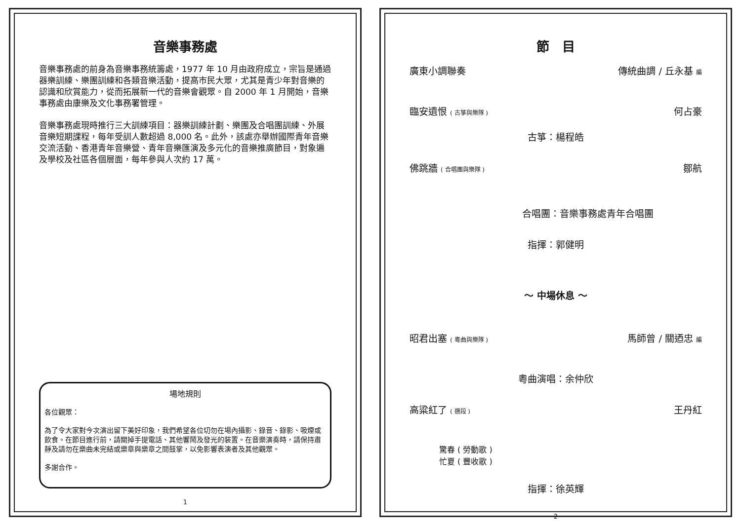音樂事務處
音樂事務處的前身為音樂事務統籌處，1977 年 10 月由政府成立，宗旨是通過器樂訓練、樂團訓練和各類音樂活動，提高市民大眾，尤其是青少年對音樂的認識和欣賞能力，從而拓展新一代的音樂會觀眾。自 2000 年 1 月開始，音樂事務處由康樂及文化事務署管理。
音樂事務處現時推行三大訓練項目：器樂訓練計劃、樂團及合唱團訓練、外展音樂短期課程，每年受訓人數超過 8,000 名。此外，該處亦舉辦國際青年音樂交流活動、香港青年音樂營、青年音樂匯演及多元化的音樂推廣節目，對象遍及學校及社區各個層面，每年參與人次約 17 萬。
場地規則
各位觀眾：
為了令大家對今次演出留下美好印象，我們希望各位切勿在場內攝影、錄音、錄影、吸煙或飲食。在節目進行前，請關掉手提電話、其他響鬧及發光的裝置。在音樂演奏時，請保持肅靜及請勿在樂曲未完結或樂章與樂章之間鼓掌，以免影響表演者及其他觀眾。
多謝合作。
1
節　目
廣東小調聯奏 傳統曲調 / 丘永基 編
臨安遺恨 ( 古箏與樂隊 ) 何占豪
古箏：楊程皓
佛跳牆 ( 合唱團與樂隊 ) 鄒航
合唱團：音樂事務處青年合唱團
指揮：郭健明
～ 中場休息 ～
昭君出塞 ( 粵曲與樂隊 ) 馬師曾 / 關迺忠 編
粵曲演唱：余仲欣
高粱紅了 ( 選段 ) 王丹紅
驚春 ( 勞動歌 )
忙夏 ( 豐收歌 )
指揮：徐英輝
2